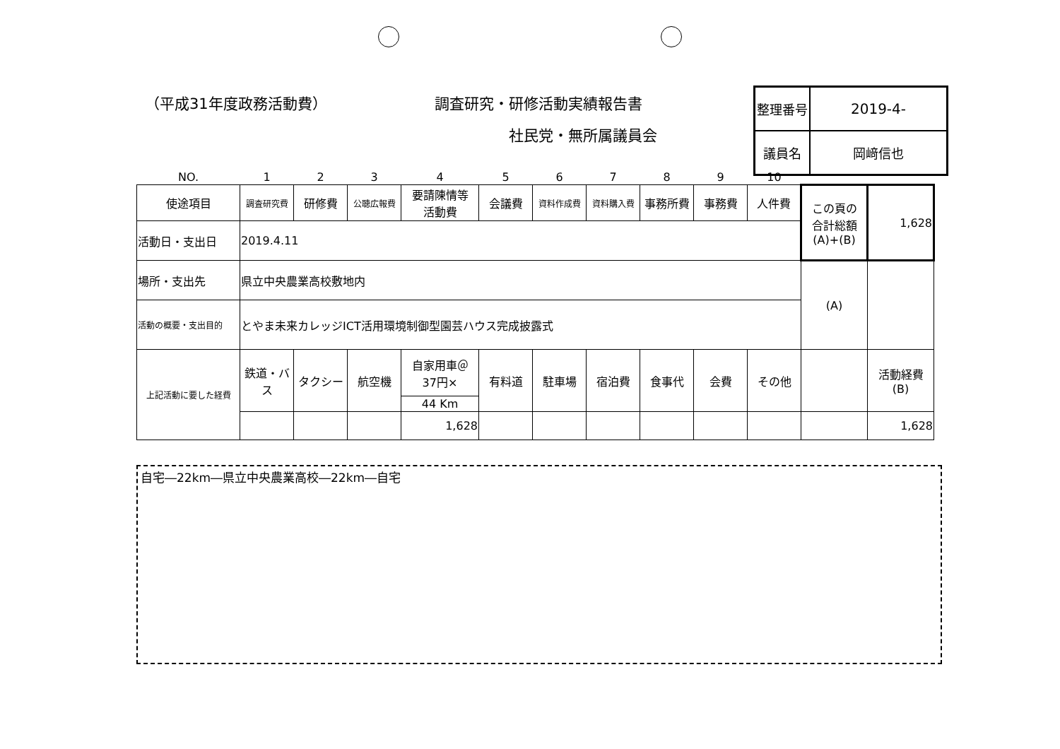（平成31年度政務活動費） 調査研究・研修活動実績報告書
社民党・無所属議員会
| 整理番号 | 2019-4- |
| 議員名 | 岡﨑信也 |
| NO. | 1 | 2 | 3 | 4 | 5 | 6 | 7 | 8 | 9 | 10 | | |
| 使途項目 | 調査研究費 | 研修費 | 公聴広報費 | 要請陳情等 活動費 | 会議費 | 資料作成費 | 資料購入費 | 事務所費 | 事務費 | 人件費 | この頁の 合計総額 (A)+(B) | 1,628 |
| 活動日・支出日 | 2019.4.11 | | | | | | | | | | | |
| 場所・支出先 | 県立中央農業高校敷地内 | | | | | | | | | | (A) | |
| 活動の概要・支出目的 | とやま未来カレッジICT活用環境制御型園芸ハウス完成披露式 | | | | | | | | | | | |
| 上記活動に要した経費 | 鉄道・バス | タクシー | 航空機 | 自家用車＠ 37円× | 有料道 | 駐車場 | 宿泊費 | 食事代 | 会費 | その他 | | 活動経費 (B) |
| | | | | 44 Km | | | | | | | | |
| | | | | 1,628 | | | | | | | | 1,628 |
自宅―22km―県立中央農業高校―22km―自宅